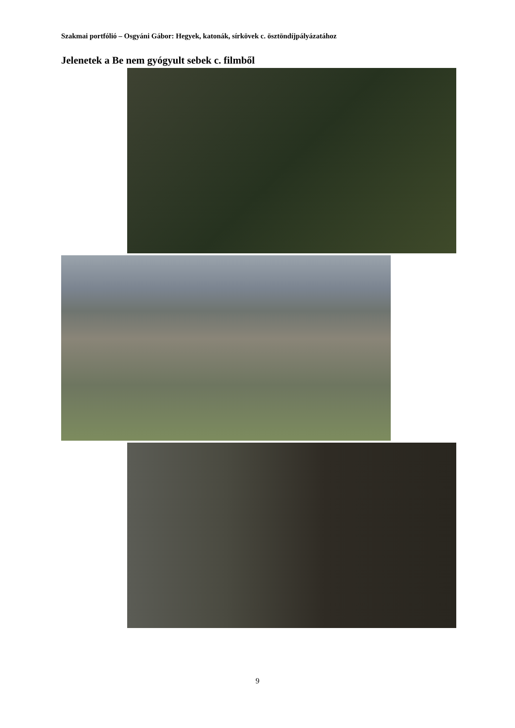Szakmai portfólió – Osgyáni Gábor: Hegyek, katonák, sírkövek c. ösztöndíjpályázatához
Jelenetek a Be nem gyógyult sebek c. filmből
9